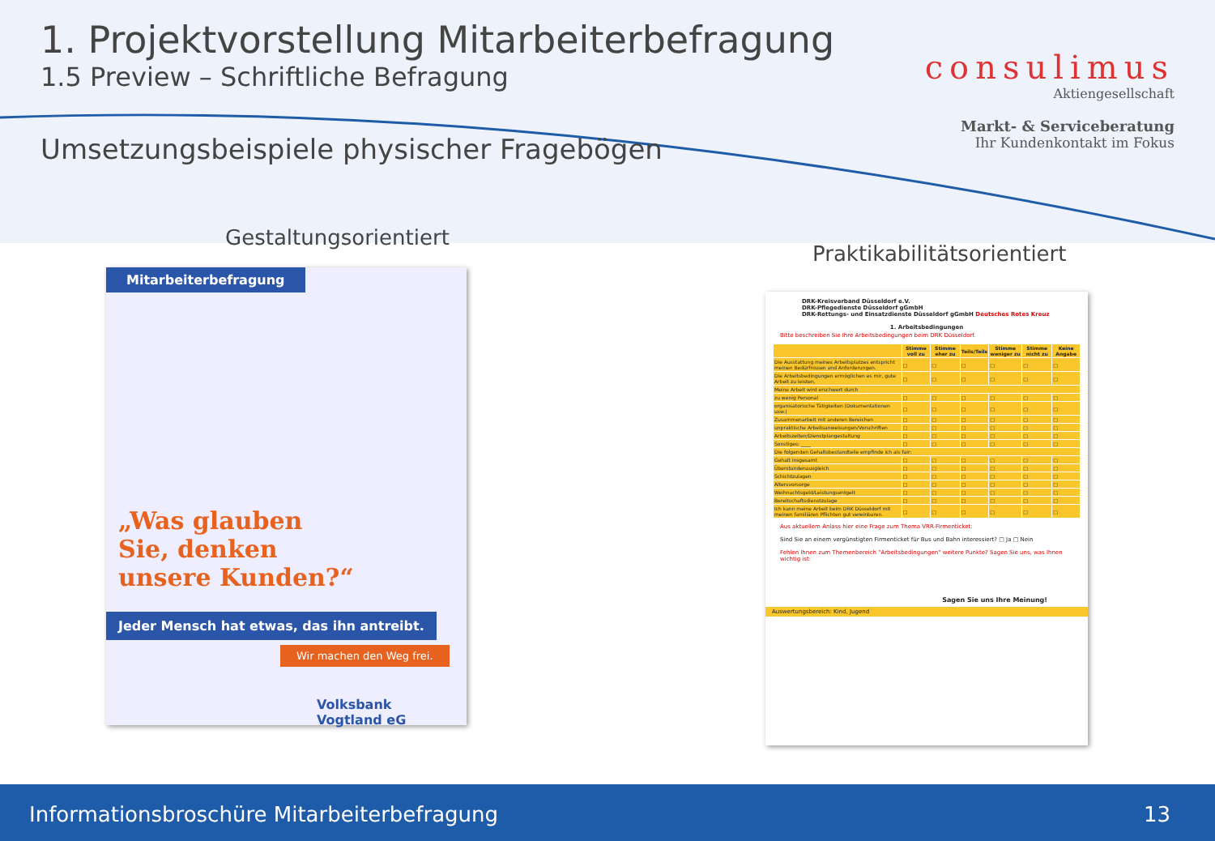1. Projektvorstellung Mitarbeiterbefragung
1.5 Preview – Schriftliche Befragung
consulimus
Aktiengesellschaft
Markt- & Serviceberatung
Ihr Kundenkontakt im Fokus
Umsetzungsbeispiele physischer Fragebögen
Gestaltungsorientiert
Praktikabilitätsorientiert
Mitarbeiterbefragung
„Was glauben
Sie, denken
unsere Kunden?“
Jeder Mensch hat etwas, das ihn antreibt.
Wir machen den Weg frei.
Volksbank
Vogtland eG
DRK-Kreisverband Düsseldorf e.V.
DRK-Pflegedienste Düsseldorf gGmbH
DRK-Rettungs- und Einsatzdienste Düsseldorf gGmbH Deutsches Rotes Kreuz
1. Arbeitsbedingungen
Bitte beschreiben Sie Ihre Arbeitsbedingungen beim DRK Düsseldorf.
| | Stimme voll zu | Stimme eher zu | Teils/Teils | Stimme weniger zu | Stimme nicht zu | Keine Angabe |
| --- | --- | --- | --- | --- | --- | --- |
| Die Ausstattung meines Arbeitsplatzes entspricht meinen Bedürfnissen und Anforderungen. | □ | □ | □ | □ | □ | □ |
| Die Arbeitsbedingungen ermöglichen es mir, gute Arbeit zu leisten. | □ | □ | □ | □ | □ | □ |
| Meine Arbeit wird erschwert durch | | | | | | |
| zu wenig Personal | □ | □ | □ | □ | □ | □ |
| organisatorische Tätigkeiten (Dokumentationen usw.) | □ | □ | □ | □ | □ | □ |
| Zusammenarbeit mit anderen Bereichen | □ | □ | □ | □ | □ | □ |
| unpraktische Arbeitsanweisungen/Vorschriften | □ | □ | □ | □ | □ | □ |
| Arbeitszeiten/Dienstplangestaltung | □ | □ | □ | □ | □ | □ |
| Sonstiges: ____ | □ | □ | □ | □ | □ | □ |
| Die folgenden Gehaltsbestandteile empfinde ich als fair: | | | | | | |
| Gehalt insgesamt | □ | □ | □ | □ | □ | □ |
| Überstundenausgleich | □ | □ | □ | □ | □ | □ |
| Schichtzulagen | □ | □ | □ | □ | □ | □ |
| Altersvorsorge | □ | □ | □ | □ | □ | □ |
| Weihnachtsgeld/Leistungsentgelt | □ | □ | □ | □ | □ | □ |
| Bereitschaftsdienstzulage | □ | □ | □ | □ | □ | □ |
| Ich kann meine Arbeit beim DRK Düsseldorf mit meinen familiären Pflichten gut vereinbaren. | □ | □ | □ | □ | □ | □ |
Aus aktuellem Anlass hier eine Frage zum Thema VRR-Firmenticket:
Sind Sie an einem vergünstigten Firmenticket für Bus und Bahn interessiert? □ Ja □ Nein
Fehlen Ihnen zum Themenbereich "Arbeitsbedingungen" weitere Punkte? Sagen Sie uns, was Ihnen wichtig ist:
Sagen Sie uns Ihre Meinung!
Auswertungsbereich: Kind, Jugend
Informationsbroschüre Mitarbeiterbefragung 13